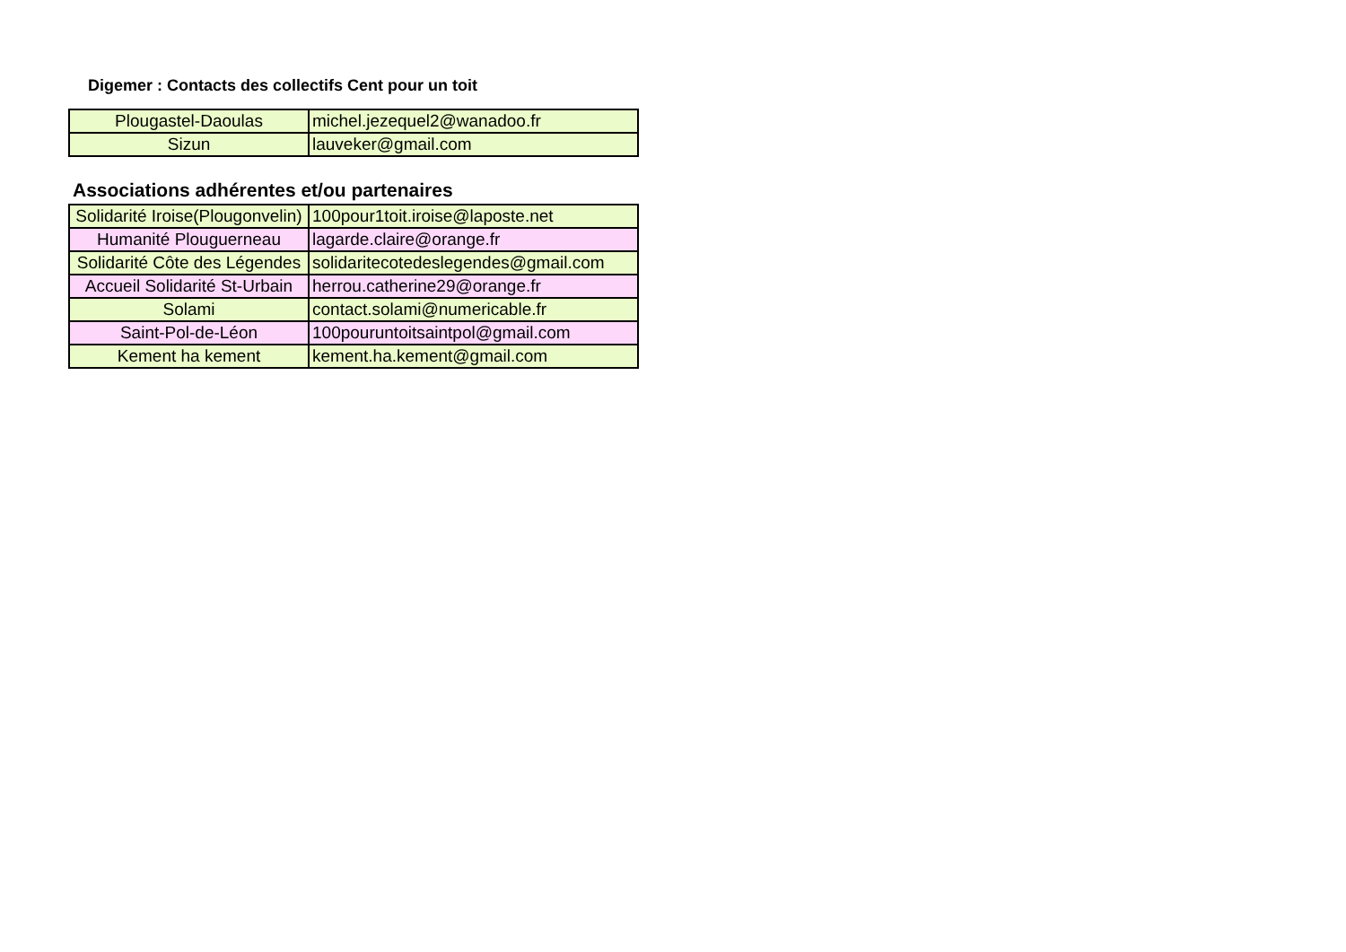Digemer : Contacts des collectifs Cent pour un toit
| Plougastel-Daoulas | michel.jezequel2@wanadoo.fr |
| Sizun | lauveker@gmail.com |
Associations adhérentes et/ou partenaires
| Solidarité Iroise(Plougonvelin) | 100pour1toit.iroise@laposte.net |
| Humanité Plouguerneau | lagarde.claire@orange.fr |
| Solidarité Côte des Légendes | solidaritecotedeslegendes@gmail.com |
| Accueil Solidarité St-Urbain | herrou.catherine29@orange.fr |
| Solami | contact.solami@numericable.fr |
| Saint-Pol-de-Léon | 100pouruntoitsaintpol@gmail.com |
| Kement ha kement | kement.ha.kement@gmail.com |